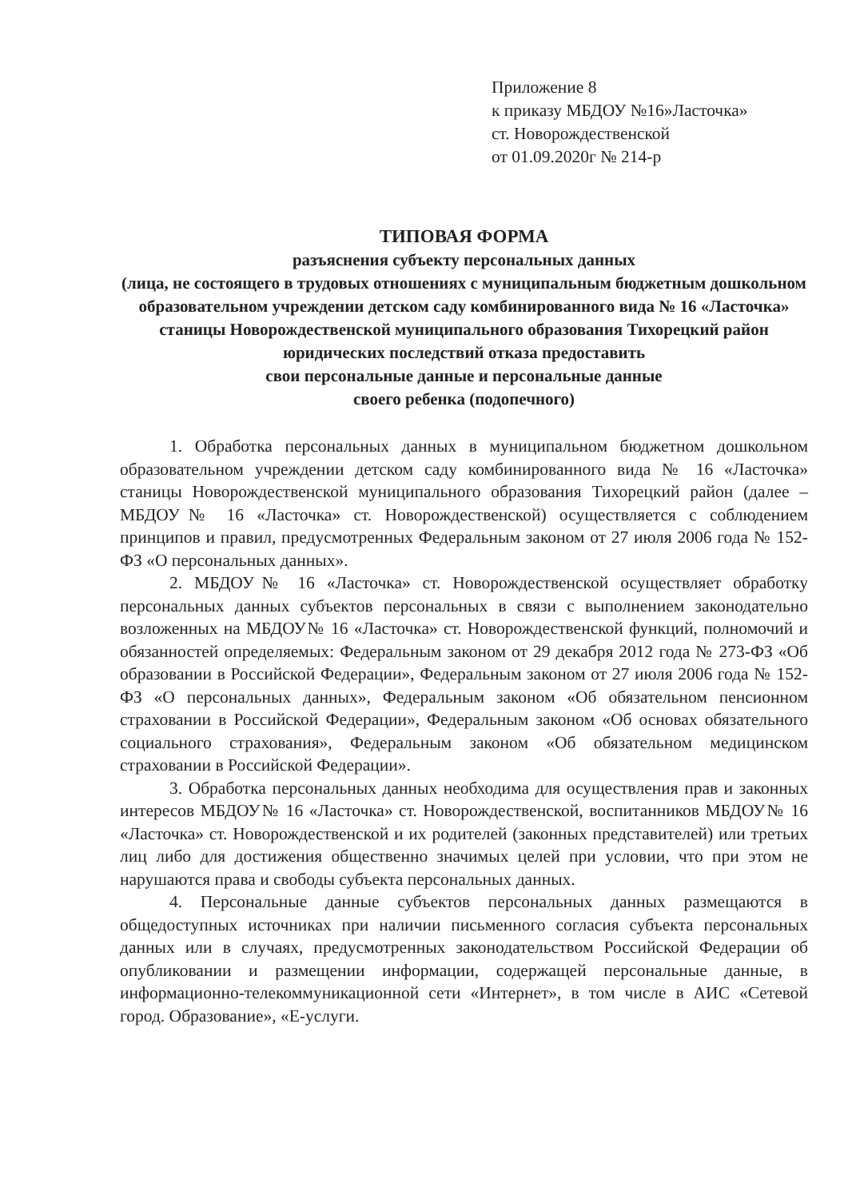Приложение 8
к приказу МБДОУ №16»Ласточка»
ст. Новорождественской
от 01.09.2020г № 214-р
ТИПОВАЯ ФОРМА
разъяснения субъекту персональных данных
(лица, не состоящего в трудовых отношениях с муниципальным бюджетным дошкольном образовательном учреждении детском саду комбинированного вида № 16 «Ласточка» станицы Новорождественской муниципального образования Тихорецкий район юридических последствий отказа предоставить
свои персональные данные и персональные данные
своего ребенка (подопечного)
1. Обработка персональных данных в муниципальном бюджетном дошкольном образовательном учреждении детском саду комбинированного вида № 16 «Ласточка» станицы Новорождественской муниципального образования Тихорецкий район (далее – МБДОУ№ 16 «Ласточка» ст. Новорождественской) осуществляется с соблюдением принципов и правил, предусмотренных Федеральным законом от 27 июля 2006 года № 152-ФЗ «О персональных данных».
2. МБДОУ№ 16 «Ласточка» ст. Новорождественской осуществляет обработку персональных данных субъектов персональных в связи с выполнением законодательно возложенных на МБДОУ№ 16 «Ласточка» ст. Новорождественской функций, полномочий и обязанностей определяемых: Федеральным законом от 29 декабря 2012 года № 273-ФЗ «Об образовании в Российской Федерации», Федеральным законом от 27 июля 2006 года № 152-ФЗ «О персональных данных», Федеральным законом «Об обязательном пенсионном страховании в Российской Федерации», Федеральным законом «Об основах обязательного социального страхования», Федеральным законом «Об обязательном медицинском страховании в Российской Федерации».
3. Обработка персональных данных необходима для осуществления прав и законных интересов МБДОУ№ 16 «Ласточка» ст. Новорождественской, воспитанников МБДОУ№ 16 «Ласточка» ст. Новорождественской и их родителей (законных представителей) или третьих лиц либо для достижения общественно значимых целей при условии, что при этом не нарушаются права и свободы субъекта персональных данных.
4. Персональные данные субъектов персональных данных размещаются в общедоступных источниках при наличии письменного согласия субъекта персональных данных или в случаях, предусмотренных законодательством Российской Федерации об опубликовании и размещении информации, содержащей персональные данные, в информационно-телекоммуникационной сети «Интернет», в том числе в АИС «Сетевой город. Образование», «Е-услуги.